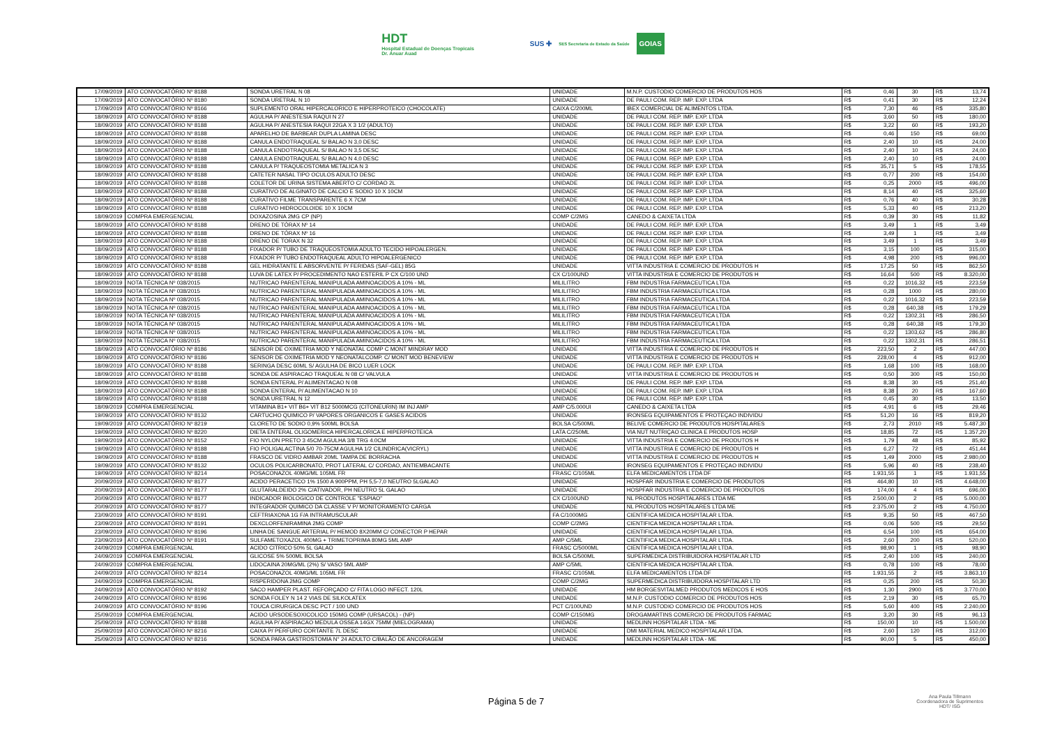HDT
Hospital Estadual de Doenças Tropicais
Dr. Anuar Auad
SUS ✚ SES Secretaria de Estado da Saúde GOIAS
| 17/09/2019 | ATO CONVOCATÓRIO Nº 8188 | SONDA URETRAL N 08 | UNIDADE | M.N.P. CUSTODIO COMERCIO DE PRODUTOS HOS | R$ | 0,46 | 30 | R$ | 13,74 |
| 17/09/2019 | ATO CONVOCATÓRIO Nº 8180 | SONDA URETRAL N 10 | UNIDADE | DE PAULI COM. REP. IMP. EXP. LTDA | R$ | 0,41 | 30 | R$ | 12,24 |
| 17/09/2019 | ATO CONVOCATÓRIO Nº 8166 | SUPLEMENTO ORAL HIPERCALORICO E HIPERPROTEICO (CHOCOLATE) | CAIXA C/200ML | IBEX COMERCIAL DE ALIMENTOS LTDA. | R$ | 7,30 | 46 | R$ | 335,80 |
| 18/09/2019 | ATO CONVOCATÓRIO Nº 8188 | AGULHA P/ ANESTESIA RAQUI N 27 | UNIDADE | DE PAULI COM. REP. IMP. EXP. LTDA | R$ | 3,60 | 50 | R$ | 180,00 |
| 18/09/2019 | ATO CONVOCATÓRIO Nº 8188 | AGULHA P/ ANESTESIA RAQUI 22GA X 3 1/2 (ADULTO) | UNIDADE | DE PAULI COM. REP. IMP. EXP. LTDA | R$ | 3,22 | 60 | R$ | 193,20 |
| 18/09/2019 | ATO CONVOCATÓRIO Nº 8188 | APARELHO DE BARBEAR DUPLA LAMINA DESC | UNIDADE | DE PAULI COM. REP. IMP. EXP. LTDA | R$ | 0,46 | 150 | R$ | 69,00 |
| 18/09/2019 | ATO CONVOCATÓRIO Nº 8188 | CANULA ENDOTRAQUEAL S/ BALAO N 3,0 DESC | UNIDADE | DE PAULI COM. REP. IMP. EXP. LTDA | R$ | 2,40 | 10 | R$ | 24,00 |
| 18/09/2019 | ATO CONVOCATÓRIO Nº 8188 | CANULA ENDOTRAQUEAL S/ BALAO N 3,5 DESC | UNIDADE | DE PAULI COM. REP. IMP. EXP. LTDA | R$ | 2,40 | 10 | R$ | 24,00 |
| 18/09/2019 | ATO CONVOCATÓRIO Nº 8188 | CANULA ENDOTRAQUEAL S/ BALAO N 4,0 DESC | UNIDADE | DE PAULI COM. REP. IMP. EXP. LTDA | R$ | 2,40 | 10 | R$ | 24,00 |
| 18/09/2019 | ATO CONVOCATÓRIO Nº 8188 | CANULA P/ TRAQUEOSTOMIA METALICA N 3 | UNIDADE | DE PAULI COM. REP. IMP. EXP. LTDA | R$ | 35,71 | 5 | R$ | 178,55 |
| 18/09/2019 | ATO CONVOCATÓRIO Nº 8188 | CATETER NASAL TIPO OCULOS ADULTO DESC | UNIDADE | DE PAULI COM. REP. IMP. EXP. LTDA | R$ | 0,77 | 200 | R$ | 154,00 |
| 18/09/2019 | ATO CONVOCATÓRIO Nº 8188 | COLETOR DE URINA SISTEMA ABERTO C/ CORDAO 2L | UNIDADE | DE PAULI COM. REP. IMP. EXP. LTDA | R$ | 0,25 | 2000 | R$ | 496,00 |
| 18/09/2019 | ATO CONVOCATÓRIO Nº 8188 | CURATIVO DE ALGINATO DE CALCIO E SODIO 10 X 10CM | UNIDADE | DE PAULI COM. REP. IMP. EXP. LTDA | R$ | 8,14 | 40 | R$ | 325,60 |
| 18/09/2019 | ATO CONVOCATÓRIO Nº 8188 | CURATIVO FILME TRANSPARENTE 6 X 7CM | UNIDADE | DE PAULI COM. REP. IMP. EXP. LTDA | R$ | 0,76 | 40 | R$ | 30,28 |
| 18/09/2019 | ATO CONVOCATÓRIO Nº 8188 | CURATIVO HIDROCOLOIDE 10 X 10CM | UNIDADE | DE PAULI COM. REP. IMP. EXP. LTDA | R$ | 5,33 | 40 | R$ | 213,20 |
| 18/09/2019 | COMPRA EMERGENCIAL | DOXAZOSINA 2MG CP (NP) | COMP C/2MG | CANEDO & CAIXETA LTDA | R$ | 0,39 | 30 | R$ | 11,82 |
| 18/09/2019 | ATO CONVOCATÓRIO Nº 8188 | DRENO DE TÓRAX Nº 14 | UNIDADE | DE PAULI COM. REP. IMP. EXP. LTDA | R$ | 3,49 | 1 | R$ | 3,49 |
| 18/09/2019 | ATO CONVOCATÓRIO Nº 8188 | DRENO DE TÓRAX Nº 16 | UNIDADE | DE PAULI COM. REP. IMP. EXP. LTDA | R$ | 3,49 | 1 | R$ | 3,49 |
| 18/09/2019 | ATO CONVOCATÓRIO Nº 8188 | DRENO DE TORAX N 32 | UNIDADE | DE PAULI COM. REP. IMP. EXP. LTDA | R$ | 3,49 | 1 | R$ | 3,49 |
| 18/09/2019 | ATO CONVOCATÓRIO Nº 8188 | FIXADOR P/ TUBO DE TRAQUEOSTOMIA ADULTO TECIDO HIPOALERGEN. | UNIDADE | DE PAULI COM. REP. IMP. EXP. LTDA | R$ | 3,15 | 100 | R$ | 315,00 |
| 18/09/2019 | ATO CONVOCATÓRIO Nº 8188 | FIXADOR P/ TUBO ENDOTRAQUEAL ADULTO HIPOALERGENICO | UNIDADE | DE PAULI COM. REP. IMP. EXP. LTDA | R$ | 4,98 | 200 | R$ | 996,00 |
| 18/09/2019 | ATO CONVOCATÓRIO Nº 8188 | GEL HIDRATANTE E ABSORVENTE P/ FERIDAS (SAF-GEL) 85G | UNIDADE | VITTA INDUSTRIA E COMERCIO DE PRODUTOS H | R$ | 17,25 | 50 | R$ | 862,50 |
| 18/09/2019 | ATO CONVOCATÓRIO Nº 8188 | LUVA DE LATEX P/ PROCEDIMENTO NAO ESTERIL P CX C/100 UND | CX C/100UND | VITTA INDUSTRIA E COMERCIO DE PRODUTOS H | R$ | 16,64 | 500 | R$ | 8.320,00 |
| 18/09/2019 | NOTA TÉCNICA Nº 038/2015 | NUTRICAO PARENTERAL MANIPULADA AMINOACIDOS A 10% - ML | MILILITRO | FBM INDUSTRIA FARMACEUTICA LTDA | R$ | 0,22 | 1016,32 | R$ | 223,59 |
| 18/09/2019 | NOTA TÉCNICA Nº 038/2015 | NUTRICAO PARENTERAL MANIPULADA AMINOACIDOS A 10% - ML | MILILITRO | FBM INDUSTRIA FARMACEUTICA LTDA | R$ | 0,28 | 1000 | R$ | 280,00 |
| 18/09/2019 | NOTA TÉCNICA Nº 038/2015 | NUTRICAO PARENTERAL MANIPULADA AMINOACIDOS A 10% - ML | MILILITRO | FBM INDUSTRIA FARMACEUTICA LTDA | R$ | 0,22 | 1016,32 | R$ | 223,59 |
| 18/09/2019 | NOTA TÉCNICA Nº 038/2015 | NUTRICAO PARENTERAL MANIPULADA AMINOACIDOS A 10% - ML | MILILITRO | FBM INDUSTRIA FARMACEUTICA LTDA | R$ | 0,28 | 640,38 | R$ | 179,29 |
| 18/09/2019 | NOTA TÉCNICA Nº 038/2015 | NUTRICAO PARENTERAL MANIPULADA AMINOACIDOS A 10% - ML | MILILITRO | FBM INDUSTRIA FARMACEUTICA LTDA | R$ | 0,22 | 1302,31 | R$ | 286,50 |
| 18/09/2019 | NOTA TÉCNICA Nº 038/2015 | NUTRICAO PARENTERAL MANIPULADA AMINOACIDOS A 10% - ML | MILILITRO | FBM INDUSTRIA FARMACEUTICA LTDA | R$ | 0,28 | 640,38 | R$ | 179,30 |
| 18/09/2019 | NOTA TÉCNICA Nº 038/2015 | NUTRICAO PARENTERAL MANIPULADA AMINOACIDOS A 10% - ML | MILILITRO | FBM INDUSTRIA FARMACEUTICA LTDA | R$ | 0,22 | 1303,62 | R$ | 286,80 |
| 18/09/2019 | NOTA TÉCNICA Nº 038/2015 | NUTRICAO PARENTERAL MANIPULADA AMINOACIDOS A 10% - ML | MILILITRO | FBM INDUSTRIA FARMACEUTICA LTDA | R$ | 0,22 | 1302,31 | R$ | 286,51 |
| 18/09/2019 | ATO CONVOCATÓRIO Nº 8186 | SENSOR DE OXIMETRIA MOD Y NEONATAL COMP C MONT MINDRAY MOD | UNIDADE | VITTA INDUSTRIA E COMERCIO DE PRODUTOS H | R$ | 223,50 | 2 | R$ | 447,00 |
| 18/09/2019 | ATO CONVOCATÓRIO Nº 8186 | SENSOR DE OXIMETRIA MOD Y NEONATALCOMP. C/ MONT MOD BENEVIEW | UNIDADE | VITTA INDUSTRIA E COMERCIO DE PRODUTOS H | R$ | 228,00 | 4 | R$ | 912,00 |
| 18/09/2019 | ATO CONVOCATÓRIO Nº 8188 | SERINGA DESC 60ML S/ AGULHA DE BICO LUER LOCK | UNIDADE | DE PAULI COM. REP. IMP. EXP. LTDA | R$ | 1,68 | 100 | R$ | 168,00 |
| 18/09/2019 | ATO CONVOCATÓRIO Nº 8188 | SONDA DE ASPIRACAO TRAQUEAL N 08 C/ VALVULA | UNIDADE | VITTA INDUSTRIA E COMERCIO DE PRODUTOS H | R$ | 0,50 | 300 | R$ | 150,00 |
| 18/09/2019 | ATO CONVOCATÓRIO Nº 8188 | SONDA ENTERAL P/ ALIMENTACAO N 08 | UNIDADE | DE PAULI COM. REP. IMP. EXP. LTDA | R$ | 8,38 | 30 | R$ | 251,40 |
| 18/09/2019 | ATO CONVOCATÓRIO Nº 8188 | SONDA ENTERAL P/ ALIMENTACAO N 10 | UNIDADE | DE PAULI COM. REP. IMP. EXP. LTDA | R$ | 8,38 | 20 | R$ | 167,60 |
| 18/09/2019 | ATO CONVOCATÓRIO Nº 8188 | SONDA URETRAL N 12 | UNIDADE | DE PAULI COM. REP. IMP. EXP. LTDA | R$ | 0,45 | 30 | R$ | 13,50 |
| 18/09/2019 | COMPRA EMERGENCIAL | VITAMINA B1+ VIT B6+ VIT B12 5000MCG (CITONEURIN) IM INJ AMP | AMP C/5.000UI | CANEDO & CAIXETA LTDA | R$ | 4,91 | 6 | R$ | 29,46 |
| 19/09/2019 | ATO CONVOCATÓRIO Nº 8132 | CARTUCHO QUIMICO P/ VAPORES ORGANICOS E GASES ACIDOS | UNIDADE | IRONSEG EQUIPAMENTOS E PROTEÇAO INDIVIDU | R$ | 51,20 | 16 | R$ | 819,20 |
| 19/09/2019 | ATO CONVOCATÓRIO Nº 8219 | CLORETO DE SODIO 0,9% 500ML BOLSA | BOLSA C/500ML | BELIVE COMERCIO DE PRODUTOS HOSPITALARES | R$ | 2,73 | 2010 | R$ | 5.487,30 |
| 19/09/2019 | ATO CONVOCATÓRIO Nº 8220 | DIETA ENTERAL OLIGOMERICA HIPERCALORICA E HIPERPROTEICA | LATA C/250ML | VIA NUT NUTRIÇAO CLINICA E PRODUTOS HOSP | R$ | 18,85 | 72 | R$ | 1.357,20 |
| 19/09/2019 | ATO CONVOCATÓRIO Nº 8152 | FIO NYLON PRETO 3 45CM AGULHA 3/8 TRG 4.0CM | UNIDADE | VITTA INDUSTRIA E COMERCIO DE PRODUTOS H | R$ | 1,79 | 48 | R$ | 85,92 |
| 19/09/2019 | ATO CONVOCATÓRIO Nº 8188 | FIO POLIGALACTINA 5/0 70-75CM AGULHA 1/2 CILINDRICA(VICRYL) | UNIDADE | VITTA INDUSTRIA E COMERCIO DE PRODUTOS H | R$ | 6,27 | 72 | R$ | 451,44 |
| 19/09/2019 | ATO CONVOCATÓRIO Nº 8188 | FRASCO DE VIDRO AMBAR 20ML TAMPA DE BORRACHA | UNIDADE | VITTA INDUSTRIA E COMERCIO DE PRODUTOS H | R$ | 1,49 | 2000 | R$ | 2.980,00 |
| 19/09/2019 | ATO CONVOCATÓRIO Nº 8132 | OCULOS POLICARBONATO, PROT LATERAL C/ CORDAO, ANTIEMBACANTE | UNIDADE | IRONSEG EQUIPAMENTOS E PROTEÇAO INDIVIDU | R$ | 5,96 | 40 | R$ | 238,40 |
| 19/09/2019 | ATO CONVOCATÓRIO Nº 8214 | POSACONAZOL 40MG/ML 105ML FR | FRASC C/105ML | ELFA MEDICAMENTOS LTDA DF | R$ | 1.931,55 | 1 | R$ | 1.931,55 |
| 20/09/2019 | ATO CONVOCATÓRIO Nº 8177 | ACIDO PERACETICO 1% 1500 A 900PPM, PH 5,5-7,0 NEUTRO 5LGALAO | UNIDADE | HOSPFAR INDUSTRIA E COMERCIO DE PRODUTOS | R$ | 464,80 | 10 | R$ | 4.648,00 |
| 20/09/2019 | ATO CONVOCATÓRIO Nº 8177 | GLUTARALDEIDO 2% C/ATIVADOR, PH NEUTRO 5L GALAO | UNIDADE | HOSPFAR INDUSTRIA E COMERCIO DE PRODUTOS | R$ | 174,00 | 4 | R$ | 696,00 |
| 20/09/2019 | ATO CONVOCATÓRIO Nº 8177 | INDICADOR BIOLOGICO DE CONTROLE "ESPIAO" | CX C/100UND | NL PRODUTOS HOSPITALARES LTDA ME | R$ | 2.500,00 | 2 | R$ | 5.000,00 |
| 20/09/2019 | ATO CONVOCATÓRIO Nº 8177 | INTEGRADOR QUIMICO DA CLASSE V P/ MONITORAMENTO CARGA | UNIDADE | NL PRODUTOS HOSPITALARES LTDA ME | R$ | 2.375,00 | 2 | R$ | 4.750,00 |
| 23/09/2019 | ATO CONVOCATÓRIO Nº 8191 | CEFTRIAXONA 1G F/A INTRAMUSCULAR | FA C/1000MG | CIENTIFICA MEDICA HOSPITALAR LTDA. | R$ | 9,35 | 50 | R$ | 467,50 |
| 23/09/2019 | ATO CONVOCATÓRIO Nº 8191 | DEXCLORFENIRAMINA 2MG COMP | COMP C/2MG | CIENTIFICA MEDICA HOSPITALAR LTDA. | R$ | 0,06 | 500 | R$ | 29,50 |
| 23/09/2019 | ATO CONVOCATÓRIO Nº 8196 | LINHA DE SANGUE ARTERIAL P/ HEMOD 8X20MM C/ CONECTOR P HEPAR | UNIDADE | CIENTIFICA MEDICA HOSPITALAR LTDA. | R$ | 6,54 | 100 | R$ | 654,00 |
| 23/09/2019 | ATO CONVOCATÓRIO Nº 8191 | SULFAMETOXAZOL 400MG + TRIMETOPRIMA 80MG 5ML AMP | AMP C/5ML | CIENTIFICA MEDICA HOSPITALAR LTDA. | R$ | 2,60 | 200 | R$ | 520,00 |
| 24/09/2019 | COMPRA EMERGENCIAL | ACIDO CITRICO 50% 5L GALAO | FRASC C/5000ML | CIENTIFICA MEDICA HOSPITALAR LTDA. | R$ | 98,90 | 1 | R$ | 98,90 |
| 24/09/2019 | COMPRA EMERGENCIAL | GLICOSE 5% 500ML BOLSA | BOLSA C/500ML | SUPERMEDICA DISTRIBUIDORA HOSPITALAR LTD | R$ | 2,40 | 100 | R$ | 240,00 |
| 24/09/2019 | COMPRA EMERGENCIAL | LIDOCAINA 20MG/ML (2%) S/ VASO 5ML AMP | AMP C/5ML | CIENTIFICA MEDICA HOSPITALAR LTDA. | R$ | 0,78 | 100 | R$ | 78,00 |
| 24/09/2019 | ATO CONVOCATÓRIO Nº 8214 | POSACONAZOL 40MG/ML 105ML FR | FRASC C/105ML | ELFA MEDICAMENTOS LTDA DF | R$ | 1.931,55 | 2 | R$ | 3.863,10 |
| 24/09/2019 | COMPRA EMERGENCIAL | RISPERIDONA 2MG COMP | COMP C/2MG | SUPERMEDICA DISTRIBUIDORA HOSPITALAR LTD | R$ | 0,25 | 200 | R$ | 50,30 |
| 24/09/2019 | ATO CONVOCATÓRIO Nº 8192 | SACO HAMPER PLAST. REFORÇADO C/ FITA LOGO INFECT. 120L | UNIDADE | HM BORGESVITALMED PRODUTOS MEDICOS E HOS | R$ | 1,30 | 2900 | R$ | 3.770,00 |
| 24/09/2019 | ATO CONVOCATÓRIO Nº 8196 | SONDA FOLEY N 14 2 VIAS DE SILKOLATEX | UNIDADE | M.N.P. CUSTODIO COMERCIO DE PRODUTOS HOS | R$ | 2,19 | 30 | R$ | 65,70 |
| 24/09/2019 | ATO CONVOCATÓRIO Nº 8196 | TOUCA CIRURGICA DESC PCT / 100 UND | PCT C/100UND | M.N.P. CUSTODIO COMERCIO DE PRODUTOS HOS | R$ | 5,60 | 400 | R$ | 2.240,00 |
| 25/09/2019 | COMPRA EMERGENCIAL | ACIDO URSODESOXICOLICO 150MG COMP (URSACOL) - (NP) | COMP C/150MG | DROGAMARTINS COMERCIO DE PRODUTOS FARMAC | R$ | 3,20 | 30 | R$ | 96,13 |
| 25/09/2019 | ATO CONVOCATÓRIO Nº 8188 | AGULHA P/ ASPIRACAO MEDULA OSSEA 14GX 75MM (MIELOGRAMA) | UNIDADE | MEDLINN HOSPITALAR LTDA - ME | R$ | 150,00 | 10 | R$ | 1.500,00 |
| 25/09/2019 | ATO CONVOCATÓRIO Nº 8216 | CAIXA P/ PERFURO CORTANTE 7L DESC | UNIDADE | DMI MATERIAL MEDICO HOSPITALAR LTDA. | R$ | 2,60 | 120 | R$ | 312,00 |
| 25/09/2019 | ATO CONVOCATÓRIO Nº 8216 | SONDA PARA GASTROSTOMIA N° 24 ADULTO C/BALÃO DE ANCORAGEM | UNIDADE | MEDLINN HOSPITALAR LTDA - ME | R$ | 90,00 | 5 | R$ | 450,00 |
Página 5 de 7
Ana Paula Tillmann
Coordenadora de Suprimentos
HDT/ ISG